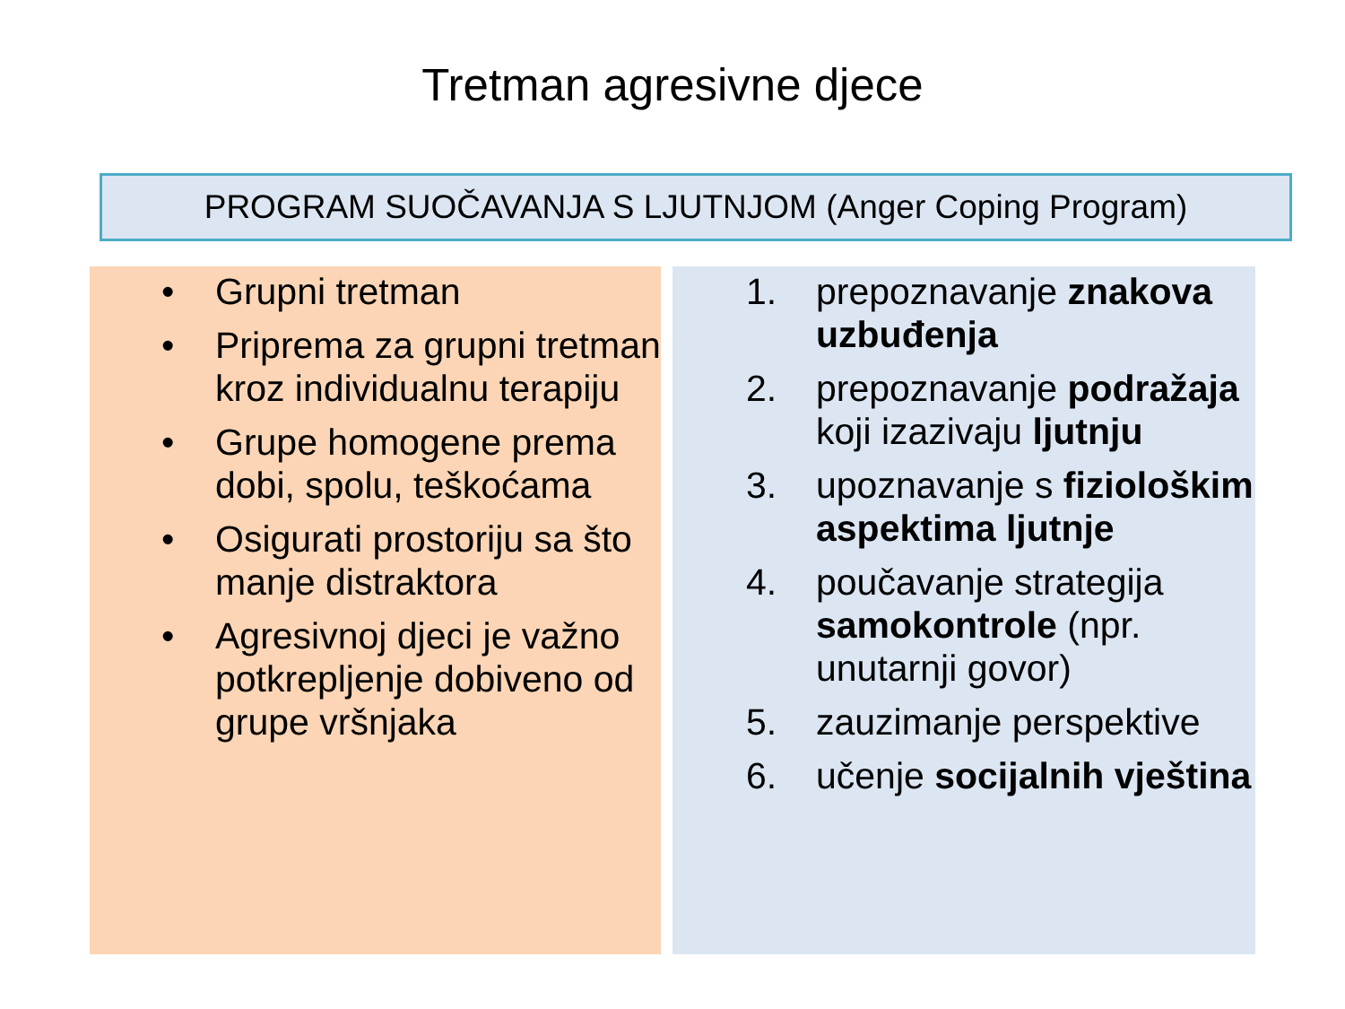Tretman agresivne djece
PROGRAM SUOČAVANJA S LJUTNJOM (Anger Coping Program)
• Grupni tretman
• Priprema za grupni tretman kroz individualnu terapiju
• Grupe homogene prema dobi, spolu, teškoćama
• Osigurati prostoriju sa što manje distraktora
• Agresivnoj djeci je važno potkrepljenje dobiveno od grupe vršnjaka
1. prepoznavanje znakova uzbuđenja
2. prepoznavanje podražaja koji izazivaju ljutnju
3. upoznavanje s fiziološkim aspektima ljutnje
4. poučavanje strategija samokontrole (npr. unutarnji govor)
5. zauzimanje perspektive
6. učenje socijalnih vještina